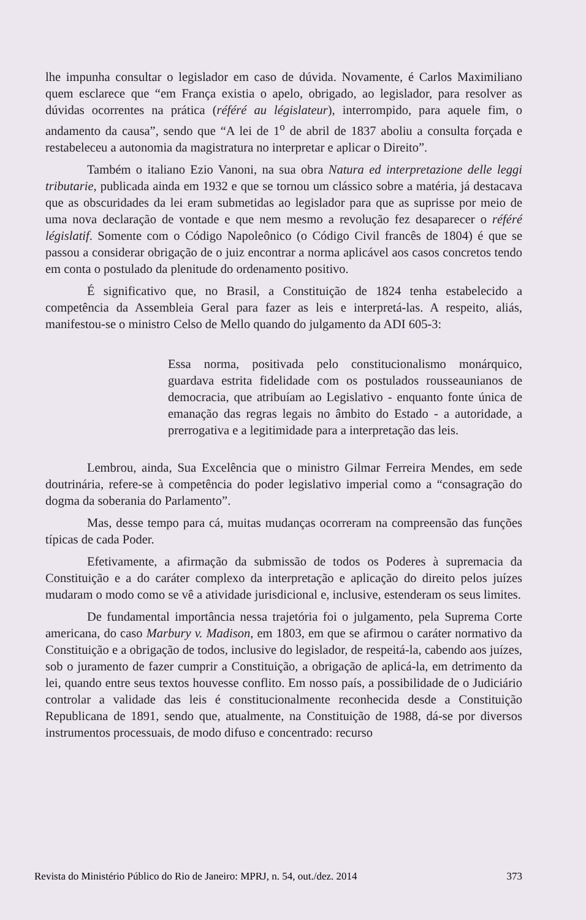lhe impunha consultar o legislador em caso de dúvida. Novamente, é Carlos Maximiliano quem esclarece que “em França existia o apelo, obrigado, ao legislador, para resolver as dúvidas ocorrentes na prática (référé au législateur), interrompido, para aquele fim, o andamento da causa”, sendo que “A lei de 1<sup>o</sup> de abril de 1837 aboliu a consulta forçada e restabeleceu a autonomia da magistratura no interpretar e aplicar o Direito”.
Também o italiano Ezio Vanoni, na sua obra Natura ed interpretazione delle leggi tributarie, publicada ainda em 1932 e que se tornou um clássico sobre a matéria, já destacava que as obscuridades da lei eram submetidas ao legislador para que as suprisse por meio de uma nova declaração de vontade e que nem mesmo a revolução fez desaparecer o référé législatif. Somente com o Código Napoleônico (o Código Civil francês de 1804) é que se passou a considerar obrigação de o juiz encontrar a norma aplicável aos casos concretos tendo em conta o postulado da plenitude do ordenamento positivo.
É significativo que, no Brasil, a Constituição de 1824 tenha estabelecido a competência da Assembleia Geral para fazer as leis e interpretá-las. A respeito, aliás, manifestou-se o ministro Celso de Mello quando do julgamento da ADI 605-3:
Essa norma, positivada pelo constitucionalismo monárquico, guardava estrita fidelidade com os postulados rousseaunianos de democracia, que atribuíam ao Legislativo - enquanto fonte única de emanação das regras legais no âmbito do Estado - a autoridade, a prerrogativa e a legitimidade para a interpretação das leis.
Lembrou, ainda, Sua Excelência que o ministro Gilmar Ferreira Mendes, em sede doutrinária, refere-se à competência do poder legislativo imperial como a “consagração do dogma da soberania do Parlamento”.
Mas, desse tempo para cá, muitas mudanças ocorreram na compreensão das funções típicas de cada Poder.
Efetivamente, a afirmação da submissão de todos os Poderes à supremacia da Constituição e a do caráter complexo da interpretação e aplicação do direito pelos juízes mudaram o modo como se vê a atividade jurisdicional e, inclusive, estenderam os seus limites.
De fundamental importância nessa trajetória foi o julgamento, pela Suprema Corte americana, do caso Marbury v. Madison, em 1803, em que se afirmou o caráter normativo da Constituição e a obrigação de todos, inclusive do legislador, de respeitá-la, cabendo aos juízes, sob o juramento de fazer cumprir a Constituição, a obrigação de aplicá-la, em detrimento da lei, quando entre seus textos houvesse conflito. Em nosso país, a possibilidade de o Judiciário controlar a validade das leis é constitucionalmente reconhecida desde a Constituição Republicana de 1891, sendo que, atualmente, na Constituição de 1988, dá-se por diversos instrumentos processuais, de modo difuso e concentrado: recurso
Revista do Ministério Público do Rio de Janeiro: MPRJ, n. 54, out./dez. 2014 373